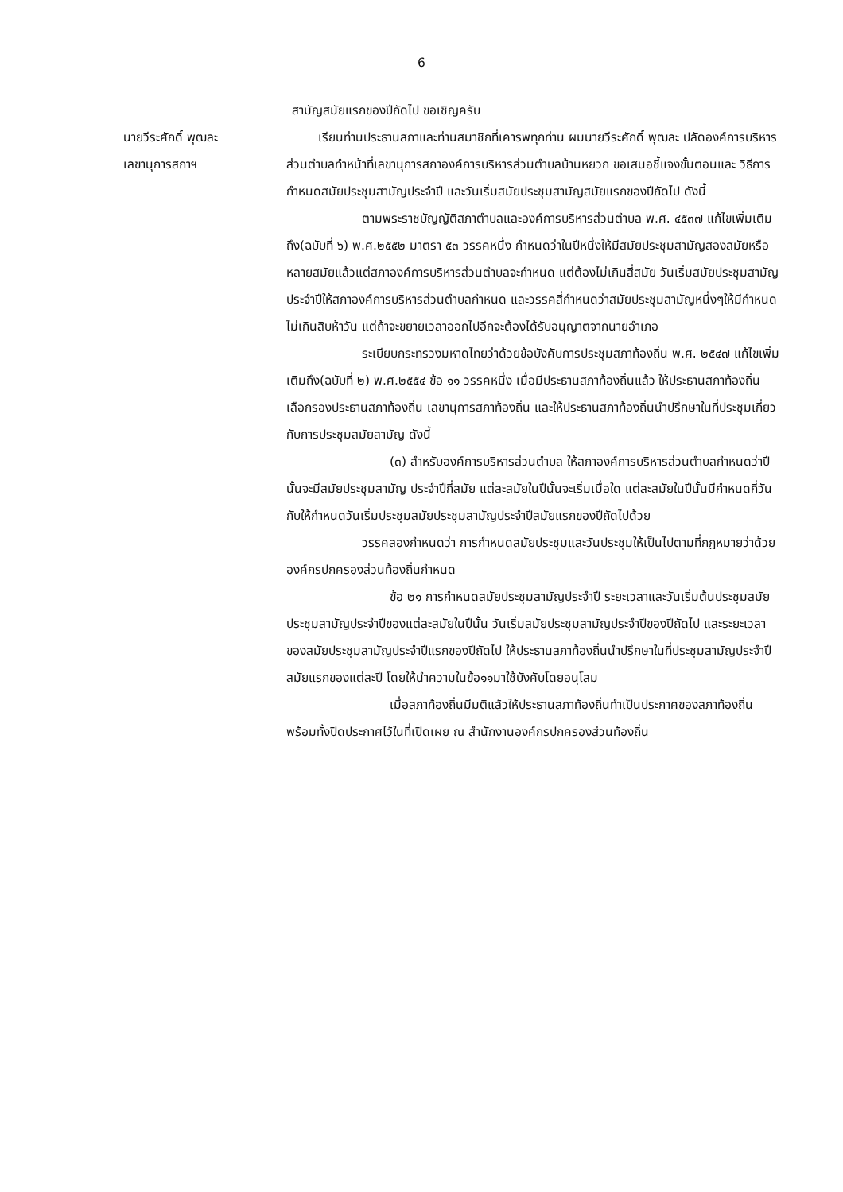6
สามัญสมัยแรกของปีถัดไป ขอเชิญครับ
นายวีระศักดิ์ พุฒละ
เลขานุการสภาฯ
เรียนท่านประธานสภาและท่านสมาชิกที่เคารพทุกท่าน ผมนายวีระศักดิ์ พุฒละ ปลัดองค์การบริหารส่วนตำบลทำหน้าที่เลขานุการสภาองค์การบริหารส่วนตำบลบ้านหยวก ขอเสนอชี้แจงขั้นตอนและ วิธีการ กำหนดสมัยประชุมสามัญประจำปี และวันเริ่มสมัยประชุมสามัญสมัยแรกของปีถัดไป ดังนี้
ตามพระราชบัญญัติสภาตำบลและองค์การบริหารส่วนตำบล พ.ศ. ๔๕๓๗ แก้ไขเพิ่มเติมถึง(ฉบับที่ ๖) พ.ศ.๒๕๕๒ มาตรา ๕๓ วรรคหนึ่ง กำหนดว่าในปีหนึ่งให้มีสมัยประชุมสามัญสองสมัยหรือหลายสมัยแล้วแต่สภาองค์การบริหารส่วนตำบลจะกำหนด แต่ต้องไม่เกินสี่สมัย วันเริ่มสมัยประชุมสามัญประจำปีให้สภาองค์การบริหารส่วนตำบลกำหนด และวรรคสี่กำหนดว่าสมัยประชุมสามัญหนึ่งๆให้มีกำหนดไม่เกินสิบห้าวัน แต่ถ้าจะขยายเวลาออกไปอีกจะต้องได้รับอนุญาตจากนายอำเภอ
ระเบียบกระทรวงมหาดไทยว่าด้วยข้อบังคับการประชุมสภาท้องถิ่น พ.ศ. ๒๕๔๗ แก้ไขเพิ่มเติมถึง(ฉบับที่ ๒) พ.ศ.๒๕๕๔ ข้อ ๑๑ วรรคหนึ่ง เมื่อมีประธานสภาท้องถิ่นแล้ว ให้ประธานสภาท้องถิ่นเลือกรองประธานสภาท้องถิ่น เลขานุการสภาท้องถิ่น และให้ประธานสภาท้องถิ่นนำปรึกษาในที่ประชุมเกี่ยวกับการประชุมสมัยสามัญ ดังนี้
(๓) สำหรับองค์การบริหารส่วนตำบล ให้สภาองค์การบริหารส่วนตำบลกำหนดว่าปีนั้นจะมีสมัยประชุมสามัญ ประจำปีกี่สมัย แต่ละสมัยในปีนั้นจะเริ่มเมื่อใด แต่ละสมัยในปีนั้นมีกำหนดกี่วัน กับให้กำหนดวันเริ่มประชุมสมัยประชุมสามัญประจำปีสมัยแรกของปีถัดไปด้วย
วรรคสองกำหนดว่า การกำหนดสมัยประชุมและวันประชุมให้เป็นไปตามที่กฎหมายว่าด้วยองค์กรปกครองส่วนท้องถิ่นกำหนด
ข้อ ๒๑ การกำหนดสมัยประชุมสามัญประจำปี ระยะเวลาและวันเริ่มต้นประชุมสมัยประชุมสามัญประจำปีของแต่ละสมัยในปีนั้น วันเริ่มสมัยประชุมสามัญประจำปีของปีถัดไป และระยะเวลาของสมัยประชุมสามัญประจำปีแรกของปีถัดไป ให้ประธานสภาท้องถิ่นนำปรึกษาในที่ประชุมสามัญประจำปีสมัยแรกของแต่ละปี โดยให้นำความในข้อ๑๑มาใช้บังคับโดยอนุโลม
เมื่อสภาท้องถิ่นมีมติแล้วให้ประธานสภาท้องถิ่นทำเป็นประกาศของสภาท้องถิ่นพร้อมทั้งปิดประกาศไว้ในที่เปิดเผย ณ สำนักงานองค์กรปกครองส่วนท้องถิ่น